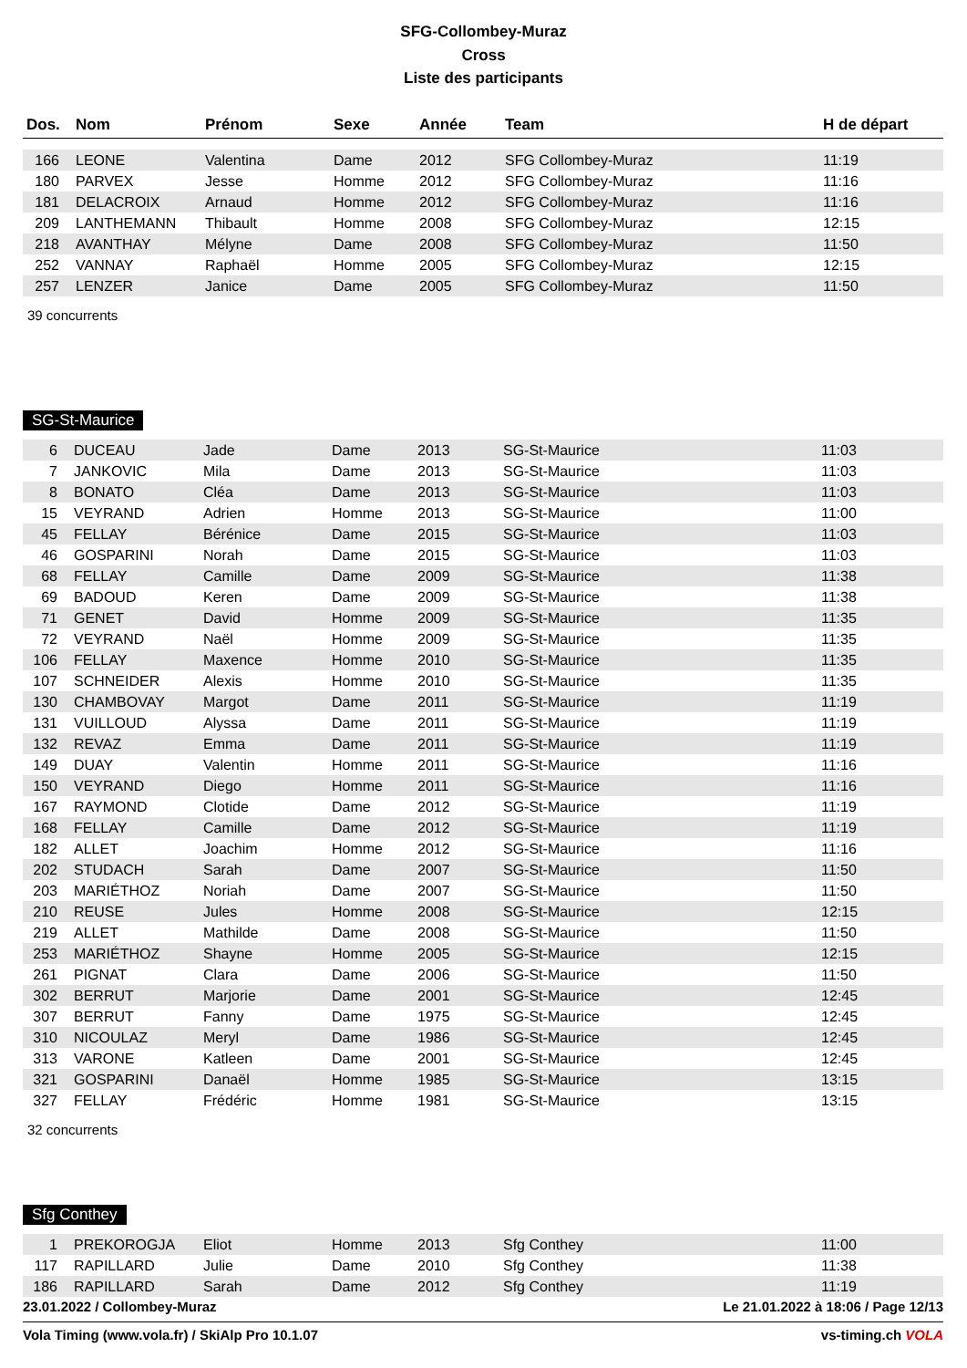SFG-Collombey-Muraz
Cross
Liste des participants
| Dos. | Nom | Prénom | Sexe | Année | Team | H de départ |
| --- | --- | --- | --- | --- | --- | --- |
| 166 | LEONE | Valentina | Dame | 2012 | SFG Collombey-Muraz | 11:19 |
| 180 | PARVEX | Jesse | Homme | 2012 | SFG Collombey-Muraz | 11:16 |
| 181 | DELACROIX | Arnaud | Homme | 2012 | SFG Collombey-Muraz | 11:16 |
| 209 | LANTHEMANN | Thibault | Homme | 2008 | SFG Collombey-Muraz | 12:15 |
| 218 | AVANTHAY | Mélyne | Dame | 2008 | SFG Collombey-Muraz | 11:50 |
| 252 | VANNAY | Raphaël | Homme | 2005 | SFG Collombey-Muraz | 12:15 |
| 257 | LENZER | Janice | Dame | 2005 | SFG Collombey-Muraz | 11:50 |
39 concurrents
SG-St-Maurice
| 6 | DUCEAU | Jade | Dame | 2013 | SG-St-Maurice | 11:03 |
| 7 | JANKOVIC | Mila | Dame | 2013 | SG-St-Maurice | 11:03 |
| 8 | BONATO | Cléa | Dame | 2013 | SG-St-Maurice | 11:03 |
| 15 | VEYRAND | Adrien | Homme | 2013 | SG-St-Maurice | 11:00 |
| 45 | FELLAY | Bérénice | Dame | 2015 | SG-St-Maurice | 11:03 |
| 46 | GOSPARINI | Norah | Dame | 2015 | SG-St-Maurice | 11:03 |
| 68 | FELLAY | Camille | Dame | 2009 | SG-St-Maurice | 11:38 |
| 69 | BADOUD | Keren | Dame | 2009 | SG-St-Maurice | 11:38 |
| 71 | GENET | David | Homme | 2009 | SG-St-Maurice | 11:35 |
| 72 | VEYRAND | Naël | Homme | 2009 | SG-St-Maurice | 11:35 |
| 106 | FELLAY | Maxence | Homme | 2010 | SG-St-Maurice | 11:35 |
| 107 | SCHNEIDER | Alexis | Homme | 2010 | SG-St-Maurice | 11:35 |
| 130 | CHAMBOVAY | Margot | Dame | 2011 | SG-St-Maurice | 11:19 |
| 131 | VUILLOUD | Alyssa | Dame | 2011 | SG-St-Maurice | 11:19 |
| 132 | REVAZ | Emma | Dame | 2011 | SG-St-Maurice | 11:19 |
| 149 | DUAY | Valentin | Homme | 2011 | SG-St-Maurice | 11:16 |
| 150 | VEYRAND | Diego | Homme | 2011 | SG-St-Maurice | 11:16 |
| 167 | RAYMOND | Clotide | Dame | 2012 | SG-St-Maurice | 11:19 |
| 168 | FELLAY | Camille | Dame | 2012 | SG-St-Maurice | 11:19 |
| 182 | ALLET | Joachim | Homme | 2012 | SG-St-Maurice | 11:16 |
| 202 | STUDACH | Sarah | Dame | 2007 | SG-St-Maurice | 11:50 |
| 203 | MARIÉTHOZ | Noriah | Dame | 2007 | SG-St-Maurice | 11:50 |
| 210 | REUSE | Jules | Homme | 2008 | SG-St-Maurice | 12:15 |
| 219 | ALLET | Mathilde | Dame | 2008 | SG-St-Maurice | 11:50 |
| 253 | MARIÉTHOZ | Shayne | Homme | 2005 | SG-St-Maurice | 12:15 |
| 261 | PIGNAT | Clara | Dame | 2006 | SG-St-Maurice | 11:50 |
| 302 | BERRUT | Marjorie | Dame | 2001 | SG-St-Maurice | 12:45 |
| 307 | BERRUT | Fanny | Dame | 1975 | SG-St-Maurice | 12:45 |
| 310 | NICOULAZ | Meryl | Dame | 1986 | SG-St-Maurice | 12:45 |
| 313 | VARONE | Katleen | Dame | 2001 | SG-St-Maurice | 12:45 |
| 321 | GOSPARINI | Danaël | Homme | 1985 | SG-St-Maurice | 13:15 |
| 327 | FELLAY | Frédéric | Homme | 1981 | SG-St-Maurice | 13:15 |
32 concurrents
Sfg Conthey
| 1 | PREKOROGJA | Eliot | Homme | 2013 | Sfg Conthey | 11:00 |
| 117 | RAPILLARD | Julie | Dame | 2010 | Sfg Conthey | 11:38 |
| 186 | RAPILLARD | Sarah | Dame | 2012 | Sfg Conthey | 11:19 |
23.01.2022 / Collombey-Muraz Le 21.01.2022 à 18:06 / Page 12/13
Vola Timing (www.vola.fr) / SkiAlp Pro 10.1.07 vs-timing.ch VOLA